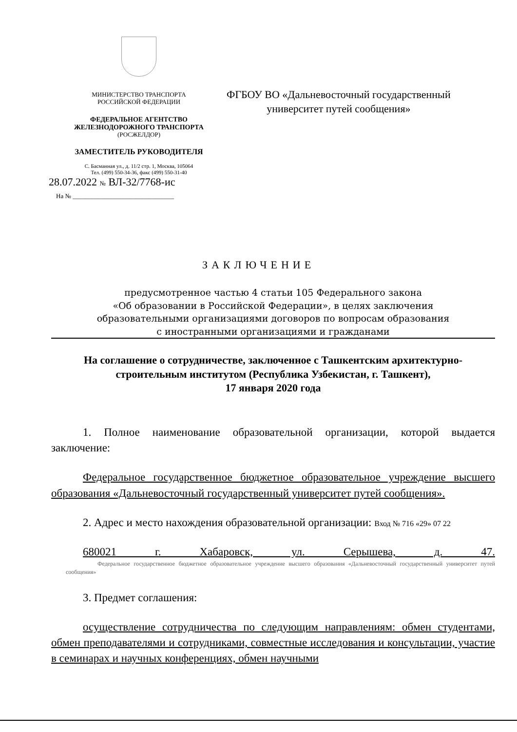МИНИСТЕРСТВО ТРАНСПОРТА
РОССИЙСКОЙ ФЕДЕРАЦИИ
ФЕДЕРАЛЬНОЕ АГЕНТСТВО
ЖЕЛЕЗНОДОРОЖНОГО ТРАНСПОРТА
(РОСЖЕЛДОР)
ЗАМЕСТИТЕЛЬ РУКОВОДИТЕЛЯ
С. Басманная ул., д. 11/2 стр. 1, Москва, 105064
Тел. (499) 550-34-36, факс (499) 550-31-40
28.07.2022 № ВЛ-32/7768-ис
На № ________________________________
ФГБОУ ВО «Дальневосточный государственный
университет путей сообщения»
ЗАКЛЮЧЕНИЕ
предусмотренное частью 4 статьи 105 Федерального закона
«Об образовании в Российской Федерации», в целях заключения
образовательными организациями договоров по вопросам образования
с иностранными организациями и гражданами
На соглашение о сотрудничестве, заключенное с Ташкентским архитектурно-строительным институтом (Республика Узбекистан, г. Ташкент),
17 января 2020 года
1. Полное наименование образовательной организации, которой выдается заключение:
Федеральное государственное бюджетное образовательное учреждение высшего образования «Дальневосточный государственный университет путей сообщения».
2. Адрес и место нахождения образовательной организации: Вход № 716 «29» 07 22
680021 г. Хабаровск, ул. Серышева, д. 47. Федеральное государственное бюджетное образовательное учреждение высшего образования «Дальневосточный государственный университет путей сообщения»
3. Предмет соглашения:
осуществление сотрудничества по следующим направлениям: обмен студентами, обмен преподавателями и сотрудниками, совместные исследования и консультации, участие в семинарах и научных конференциях, обмен научными